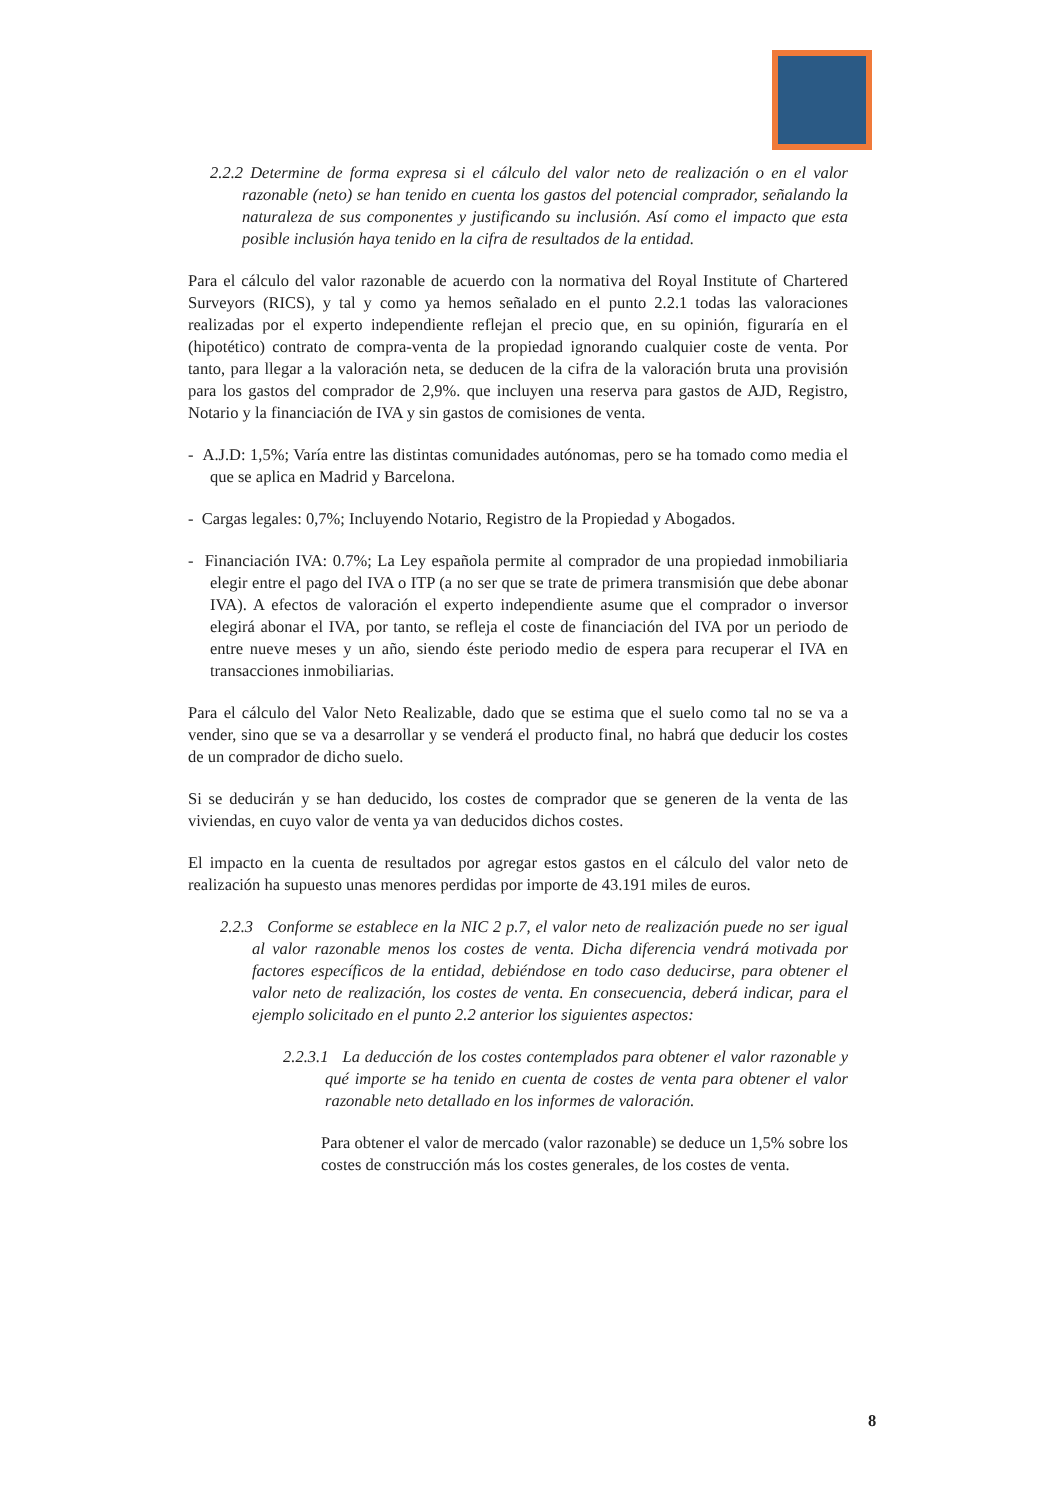2.2.2 Determine de forma expresa si el cálculo del valor neto de realización o en el valor razonable (neto) se han tenido en cuenta los gastos del potencial comprador, señalando la naturaleza de sus componentes y justificando su inclusión. Así como el impacto que esta posible inclusión haya tenido en la cifra de resultados de la entidad.
Para el cálculo del valor razonable de acuerdo con la normativa del Royal Institute of Chartered Surveyors (RICS), y tal y como ya hemos señalado en el punto 2.2.1 todas las valoraciones realizadas por el experto independiente reflejan el precio que, en su opinión, figuraría en el (hipotético) contrato de compra-venta de la propiedad ignorando cualquier coste de venta. Por tanto, para llegar a la valoración neta, se deducen de la cifra de la valoración bruta una provisión para los gastos del comprador de 2,9%. que incluyen una reserva para gastos de AJD, Registro, Notario y la financiación de IVA y sin gastos de comisiones de venta.
- A.J.D: 1,5%; Varía entre las distintas comunidades autónomas, pero se ha tomado como media el que se aplica en Madrid y Barcelona.
- Cargas legales: 0,7%; Incluyendo Notario, Registro de la Propiedad y Abogados.
- Financiación IVA: 0.7%; La Ley española permite al comprador de una propiedad inmobiliaria elegir entre el pago del IVA o ITP (a no ser que se trate de primera transmisión que debe abonar IVA). A efectos de valoración el experto independiente asume que el comprador o inversor elegirá abonar el IVA, por tanto, se refleja el coste de financiación del IVA por un periodo de entre nueve meses y un año, siendo éste periodo medio de espera para recuperar el IVA en transacciones inmobiliarias.
Para el cálculo del Valor Neto Realizable, dado que se estima que el suelo como tal no se va a vender, sino que se va a desarrollar y se venderá el producto final, no habrá que deducir los costes de un comprador de dicho suelo.
Si se deducirán y se han deducido, los costes de comprador que se generen de la venta de las viviendas, en cuyo valor de venta ya van deducidos dichos costes.
El impacto en la cuenta de resultados por agregar estos gastos en el cálculo del valor neto de realización ha supuesto unas menores perdidas por importe de 43.191 miles de euros.
2.2.3 Conforme se establece en la NIC 2 p.7, el valor neto de realización puede no ser igual al valor razonable menos los costes de venta. Dicha diferencia vendrá motivada por factores específicos de la entidad, debiéndose en todo caso deducirse, para obtener el valor neto de realización, los costes de venta. En consecuencia, deberá indicar, para el ejemplo solicitado en el punto 2.2 anterior los siguientes aspectos:
2.2.3.1 La deducción de los costes contemplados para obtener el valor razonable y qué importe se ha tenido en cuenta de costes de venta para obtener el valor razonable neto detallado en los informes de valoración.
Para obtener el valor de mercado (valor razonable) se deduce un 1,5% sobre los costes de construcción más los costes generales, de los costes de venta.
8